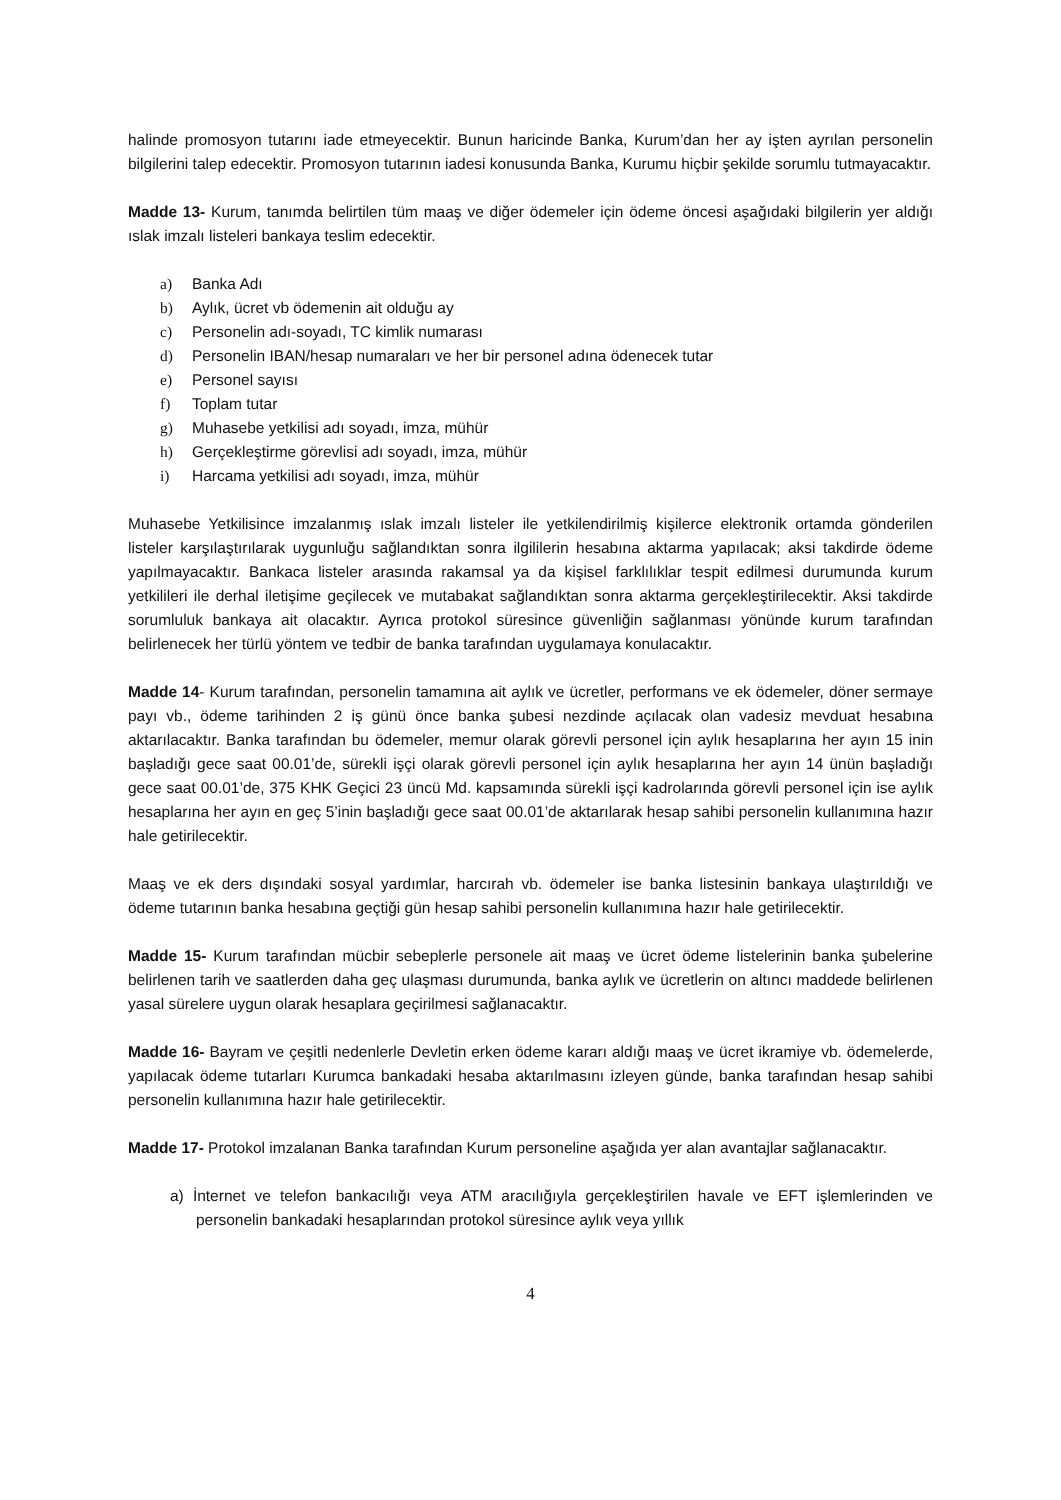halinde promosyon tutarını iade etmeyecektir. Bunun haricinde Banka, Kurum’dan her ay işten ayrılan personelin bilgilerini talep edecektir. Promosyon tutarının iadesi konusunda Banka, Kurumu hiçbir şekilde sorumlu tutmayacaktır.
Madde 13- Kurum, tanımda belirtilen tüm maaş ve diğer ödemeler için ödeme öncesi aşağıdaki bilgilerin yer aldığı ıslak imzalı listeleri bankaya teslim edecektir.
a) Banka Adı
b) Aylık, ücret vb ödemenin ait olduğu ay
c) Personelin adı-soyadı, TC kimlik numarası
d) Personelin IBAN/hesap numaraları ve her bir personel adına ödenecek tutar
e) Personel sayısı
f) Toplam tutar
g) Muhasebe yetkilisi adı soyadı, imza, mühür
h) Gerçekleştirme görevlisi adı soyadı, imza, mühür
i) Harcama yetkilisi adı soyadı, imza, mühür
Muhasebe Yetkilisince imzalanmış ıslak imzalı listeler ile yetkilendirilmiş kişilerce elektronik ortamda gönderilen listeler karşılaştırılarak uygunluğu sağlandıktan sonra ilgililerin hesabına aktarma yapılacak; aksi takdirde ödeme yapılmayacaktır. Bankaca listeler arasında rakamsal ya da kişisel farklılıklar tespit edilmesi durumunda kurum yetkilileri ile derhal iletişime geçilecek ve mutabakat sağlandıktan sonra aktarma gerçekleştirilecektir. Aksi takdirde sorumluluk bankaya ait olacaktır. Ayrıca protokol süresince güvenliğin sağlanması yönünde kurum tarafından belirlenecek her türlü yöntem ve tedbir de banka tarafından uygulamaya konulacaktır.
Madde 14- Kurum tarafından, personelin tamamına ait aylık ve ücretler, performans ve ek ödemeler, döner sermaye payı vb., ödeme tarihinden 2 iş günü önce banka şubesi nezdinde açılacak olan vadesiz mevduat hesabına aktarılacaktır. Banka tarafından bu ödemeler, memur olarak görevli personel için aylık hesaplarına her ayın 15 inin başladığı gece saat 00.01’de, sürekli işçi olarak görevli personel için aylık hesaplarına her ayın 14 ünün başladığı gece saat 00.01’de, 375 KHK Geçici 23 üncü Md. kapsamında sürekli işçi kadrolarında görevli personel için ise aylık hesaplarına her ayın en geç 5’inin başladığı gece saat 00.01’de aktarılarak hesap sahibi personelin kullanımına hazır hale getirilecektir.
Maaş ve ek ders dışındaki sosyal yardımlar, harcırah vb. ödemeler ise banka listesinin bankaya ulaştırıldığı ve ödeme tutarının banka hesabına geçtiği gün hesap sahibi personelin kullanımına hazır hale getirilecektir.
Madde 15- Kurum tarafından mücbir sebeplerle personele ait maaş ve ücret ödeme listelerinin banka şubelerine belirlenen tarih ve saatlerden daha geç ulaşması durumunda, banka aylık ve ücretlerin on altıncı maddede belirlenen yasal sürelere uygun olarak hesaplara geçirilmesi sağlanacaktır.
Madde 16- Bayram ve çeşitli nedenlerle Devletin erken ödeme kararı aldığı maaş ve ücret ikramiye vb. ödemelerde, yapılacak ödeme tutarları Kurumca bankadaki hesaba aktarılmasını izleyen günde, banka tarafından hesap sahibi personelin kullanımına hazır hale getirilecektir.
Madde 17- Protokol imzalanan Banka tarafından Kurum personeline aşağıda yer alan avantajlar sağlanacaktır.
a) İnternet ve telefon bankacılığı veya ATM aracılığıyla gerçekleştirilen havale ve EFT işlemlerinden ve personelin bankadaki hesaplarından protokol süresince aylık veya yıllık
4